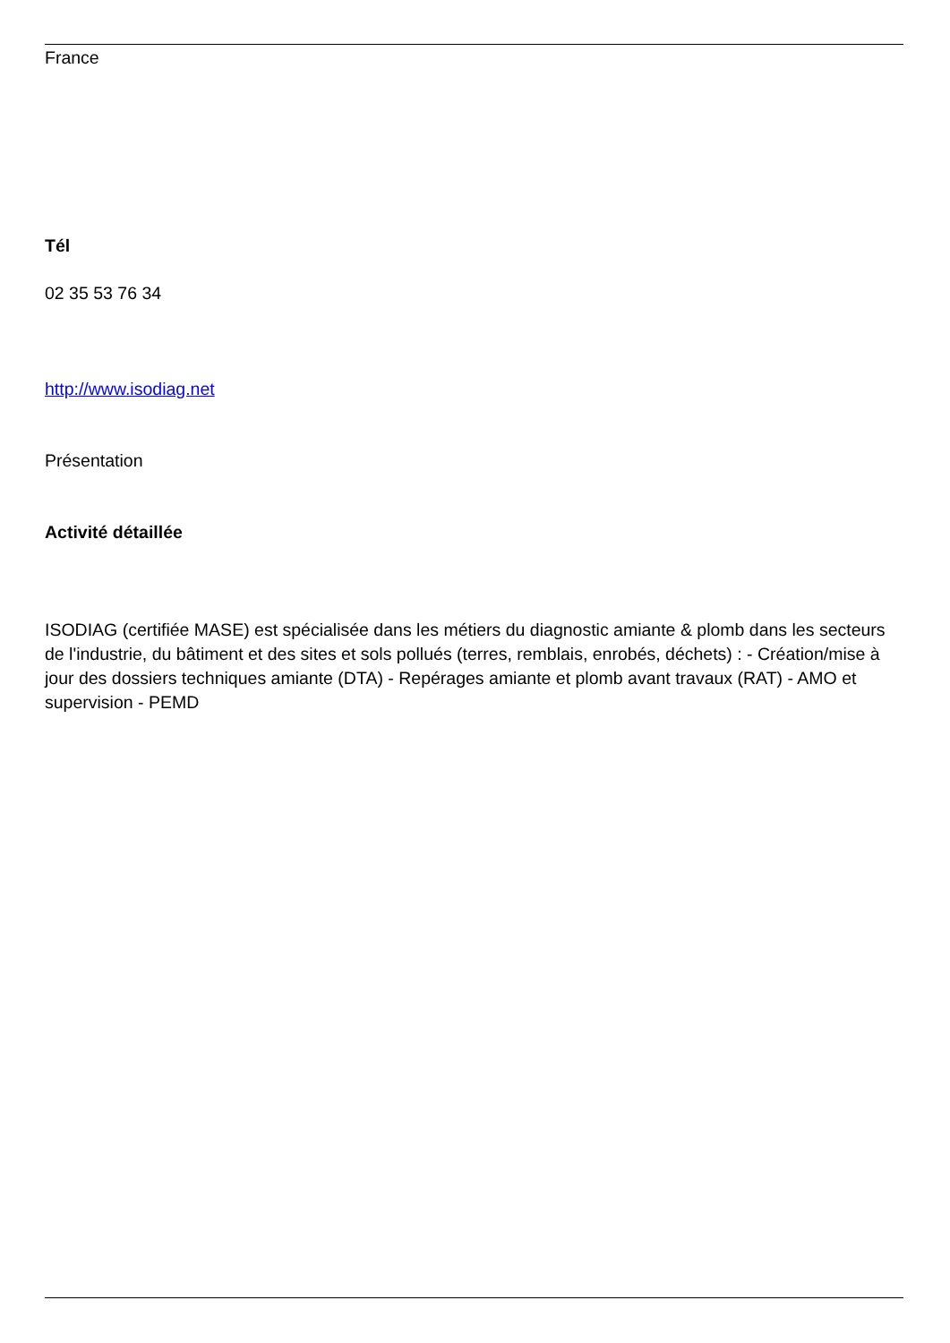France
Tél
02 35 53 76 34
http://www.isodiag.net
Présentation
Activité détaillée
ISODIAG (certifiée MASE) est spécialisée dans les métiers du diagnostic amiante & plomb dans les secteurs de l'industrie, du bâtiment et des sites et sols pollués (terres, remblais, enrobés, déchets) : - Création/mise à jour des dossiers techniques amiante (DTA) - Repérages amiante et plomb avant travaux (RAT) - AMO et supervision - PEMD